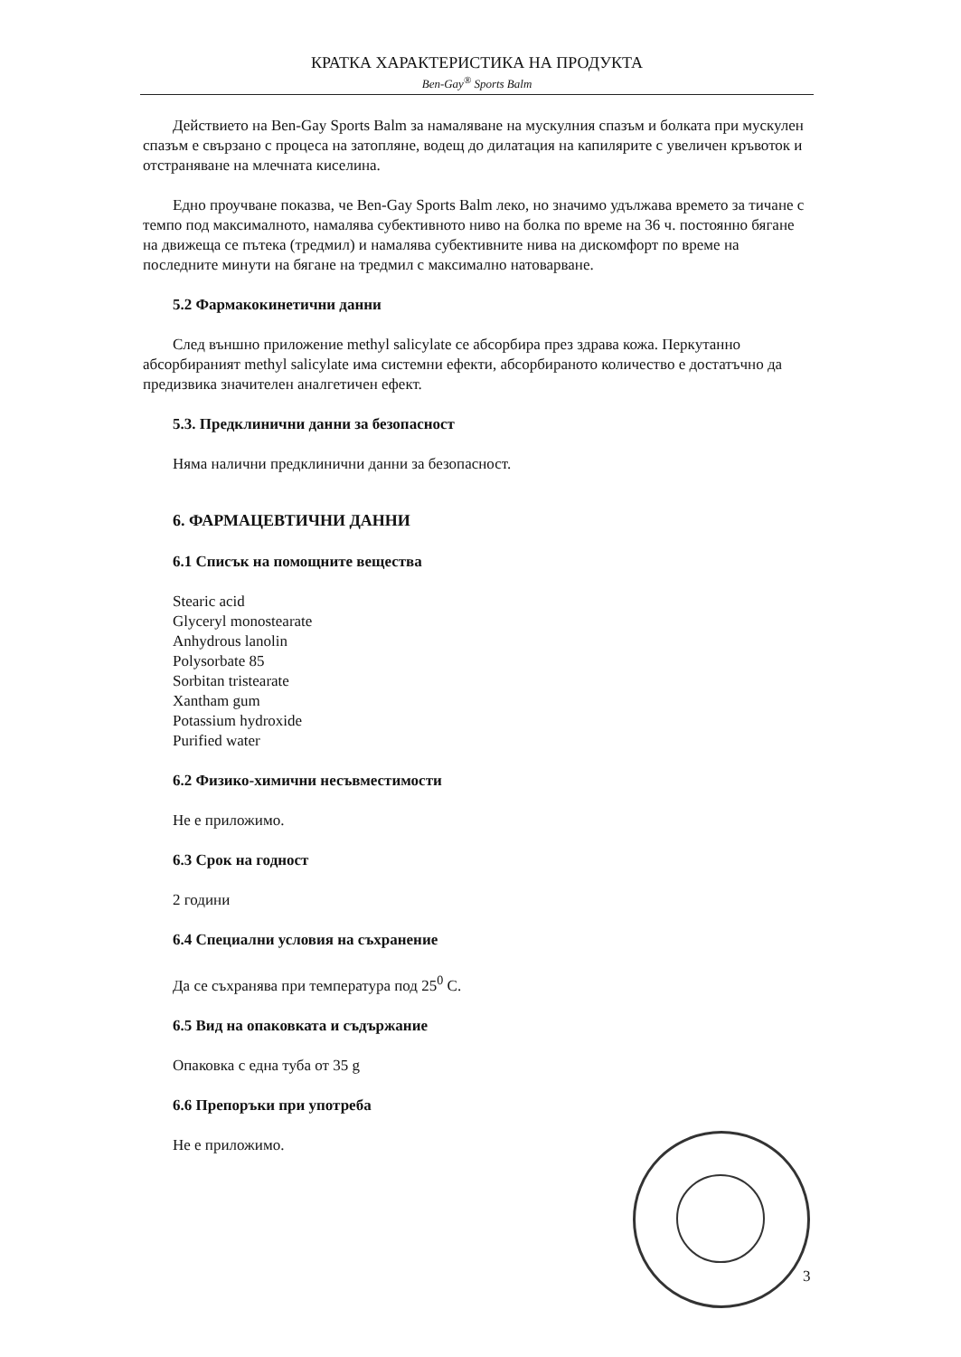КРАТКА ХАРАКТЕРИСТИКА НА ПРОДУКТА
Ben-Gay<sup>®</sup> Sports Balm
Действието на Ben-Gay Sports Balm за намаляване на мускулния спазъм и болката при мускулен спазъм е свързано с процеса на затопляне, водещ до дилатация на капилярите с увеличен кръвоток и отстраняване на млечната киселина.
Едно проучване показва, че Ben-Gay Sports Balm леко, но значимо удължава времето за тичане с темпо под максималното, намалява субективното ниво на болка по време на 36 ч. постоянно бягане на движеща се пътека (тредмил) и намалява субективните нива на дискомфорт по време на последните минути на бягане на тредмил с максимално натоварване.
5.2 Фармакокинетични данни
След външно приложение methyl salicylate се абсорбира през здрава кожа. Перкутанно абсорбираният methyl salicylate има системни ефекти, абсорбираното количество е достатъчно да предизвика значителен аналгетичен ефект.
5.3. Предклинични данни за безопасност
Няма налични предклинични данни за безопасност.
6. ФАРМАЦЕВТИЧНИ ДАННИ
6.1 Списък на помощните вещества
Stearic acid
Glyceryl monostearate
Anhydrous lanolin
Polysorbate 85
Sorbitan tristearate
Xantham gum
Potassium hydroxide
Purified water
6.2 Физико-химични несъвместимости
Не е приложимо.
6.3 Срок на годност
2 години
6.4 Специални условия на съхранение
Да се съхранява при температура под 25<sup>0</sup> С.
6.5 Вид на опаковката и съдържание
Опаковка с една туба от 35 g
6.6 Препоръки при употреба
Не е приложимо.
3